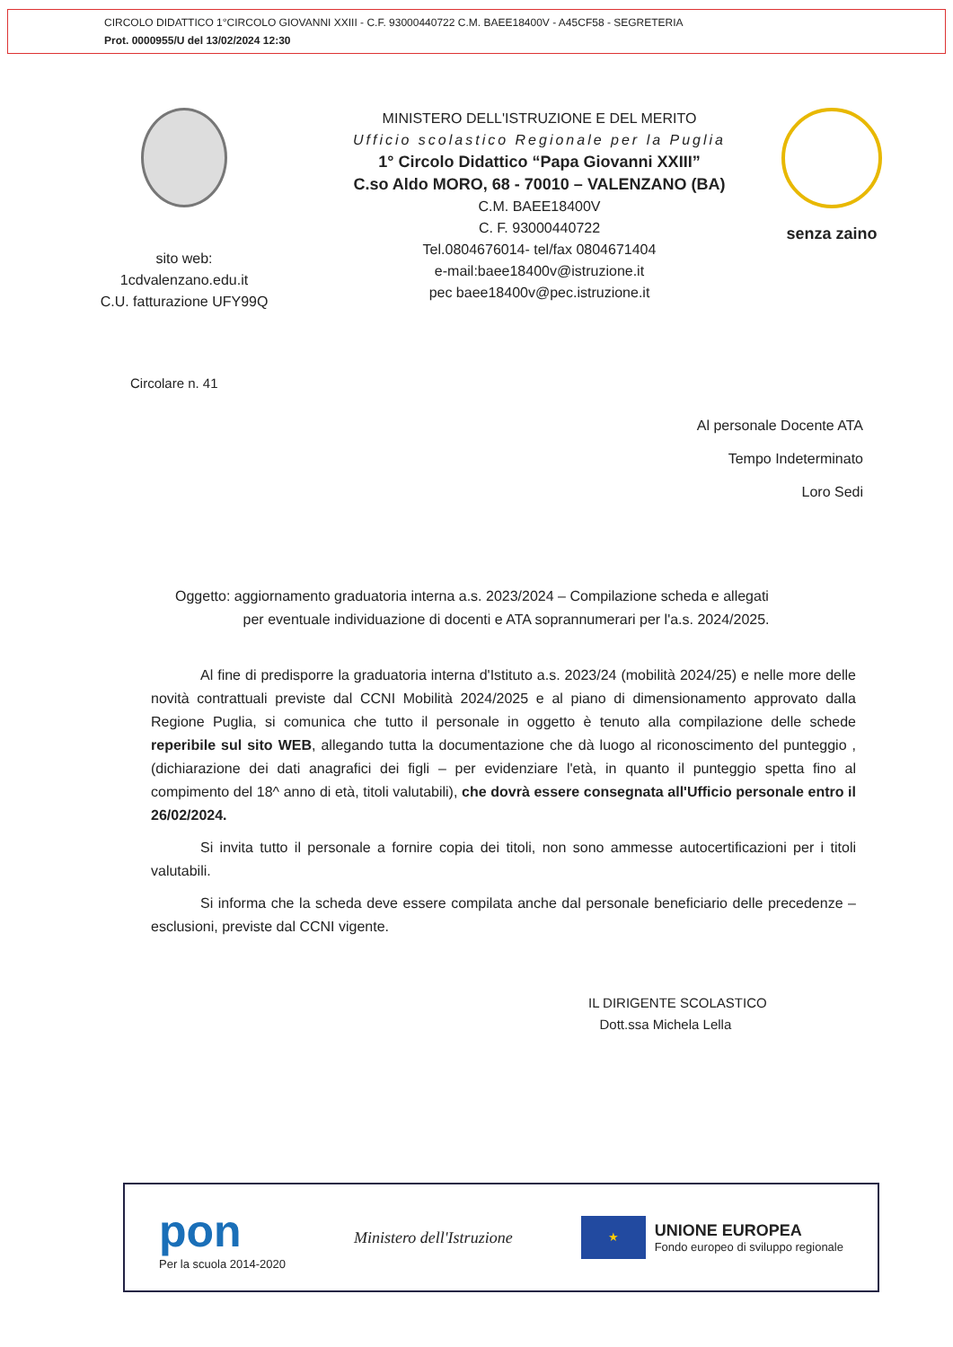CIRCOLO DIDATTICO 1°CIRCOLO GIOVANNI XXIII - C.F. 93000440722 C.M. BAEE18400V - A45CF58 - SEGRETERIA
Prot. 0000955/U del 13/02/2024 12:30
sito web:
1cdvalenzano.edu.it
C.U. fatturazione UFY99Q
MINISTERO DELL'ISTRUZIONE E DEL MERITO
Ufficio scolastico Regionale per la Puglia
1° Circolo Didattico “Papa Giovanni XXIII”
C.so Aldo MORO, 68 - 70010 – VALENZANO (BA)
C.M. BAEE18400V
C. F. 93000440722
Tel.0804676014- tel/fax 0804671404
e-mail:baee18400v@istruzione.it
pec baee18400v@pec.istruzione.it
senza zaino
Circolare n. 41
Al personale Docente ATA
Tempo Indeterminato
Loro Sedi
Oggetto: aggiornamento graduatoria interna a.s. 2023/2024 – Compilazione scheda e allegati
per eventuale individuazione di docenti e ATA soprannumerari per l'a.s. 2024/2025.
Al fine di predisporre la graduatoria interna d'Istituto a.s. 2023/24 (mobilità 2024/25) e nelle more delle novità contrattuali previste dal CCNI Mobilità 2024/2025 e al piano di dimensionamento approvato dalla Regione Puglia, si comunica che tutto il personale in oggetto è tenuto alla compilazione delle schede reperibile sul sito WEB, allegando tutta la documentazione che dà luogo al riconoscimento del punteggio , (dichiarazione dei dati anagrafici dei figli – per evidenziare l'età, in quanto il punteggio spetta fino al compimento del 18^ anno di età, titoli valutabili), che dovrà essere consegnata all'Ufficio personale entro il 26/02/2024.
Si invita tutto il personale a fornire copia dei titoli, non sono ammesse autocertificazioni per i titoli valutabili.
Si informa che la scheda deve essere compilata anche dal personale beneficiario delle precedenze – esclusioni, previste dal CCNI vigente.
IL DIRIGENTE SCOLASTICO
Dott.ssa Michela Lella
pon
Per la scuola 2014-2020
Ministero dell'Istruzione
★
UNIONE EUROPEA
Fondo europeo di sviluppo regionale